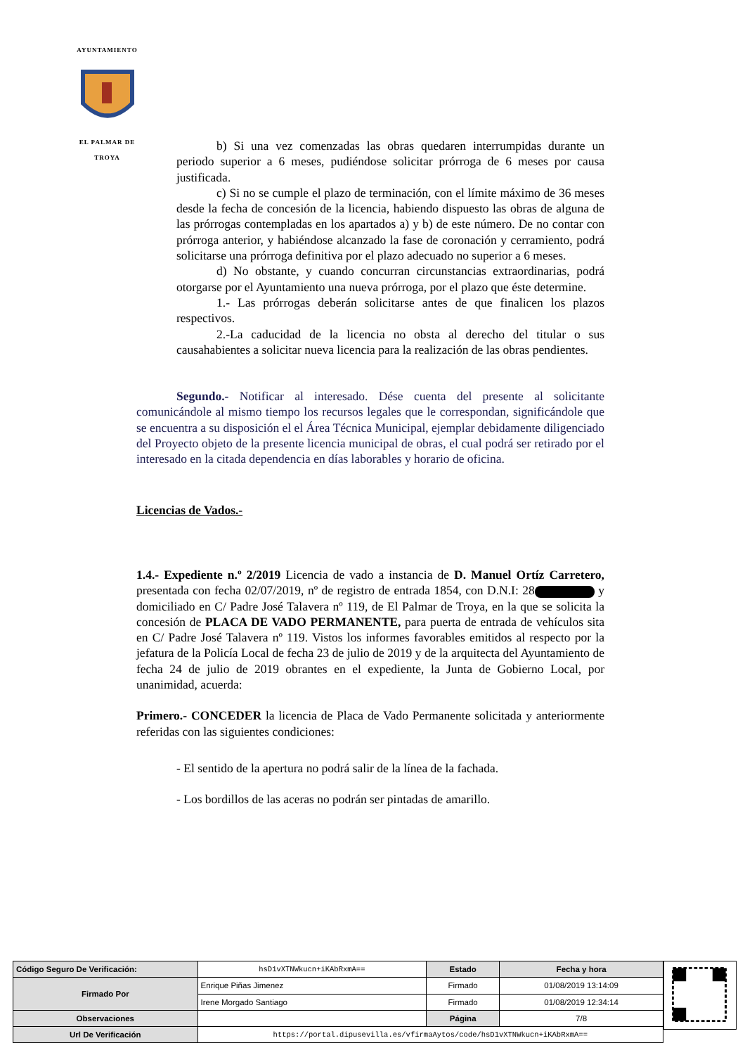AYUNTAMIENTO
EL PALMAR DE TROYA
b) Si una vez comenzadas las obras quedaren interrumpidas durante un periodo superior a 6 meses, pudiéndose solicitar prórroga de 6 meses por causa justificada.
c) Si no se cumple el plazo de terminación, con el límite máximo de 36 meses desde la fecha de concesión de la licencia, habiendo dispuesto las obras de alguna de las prórrogas contempladas en los apartados a) y b) de este número. De no contar con prórroga anterior, y habiéndose alcanzado la fase de coronación y cerramiento, podrá solicitarse una prórroga definitiva por el plazo adecuado no superior a 6 meses.
d) No obstante, y cuando concurran circunstancias extraordinarias, podrá otorgarse por el Ayuntamiento una nueva prórroga, por el plazo que éste determine.
1.- Las prórrogas deberán solicitarse antes de que finalicen los plazos respectivos.
2.-La caducidad de la licencia no obsta al derecho del titular o sus causahabientes a solicitar nueva licencia para la realización de las obras pendientes.
Segundo.- Notificar al interesado. Dése cuenta del presente al solicitante comunicándole al mismo tiempo los recursos legales que le correspondan, significándole que se encuentra a su disposición el el Área Técnica Municipal, ejemplar debidamente diligenciado del Proyecto objeto de la presente licencia municipal de obras, el cual podrá ser retirado por el interesado en la citada dependencia en días laborables y horario de oficina.
Licencias de Vados.-
1.4.- Expediente n.º 2/2019 Licencia de vado a instancia de D. Manuel Ortíz Carretero, presentada con fecha 02/07/2019, nº de registro de entrada 1854, con D.N.I: 28 y domiciliado en C/ Padre José Talavera nº 119, de El Palmar de Troya, en la que se solicita la concesión de PLACA DE VADO PERMANENTE, para puerta de entrada de vehículos sita en C/ Padre José Talavera nº 119. Vistos los informes favorables emitidos al respecto por la jefatura de la Policía Local de fecha 23 de julio de 2019 y de la arquitecta del Ayuntamiento de fecha 24 de julio de 2019 obrantes en el expediente, la Junta de Gobierno Local, por unanimidad, acuerda:
Primero.- CONCEDER la licencia de Placa de Vado Permanente solicitada y anteriormente referidas con las siguientes condiciones:
- El sentido de la apertura no podrá salir de la línea de la fachada.
- Los bordillos de las aceras no podrán ser pintadas de amarillo.
| Código Seguro De Verificación: | hsD1vXTNWkucn+iKAbRxmA== | Estado | Fecha y hora |
| Firmado Por | Enrique Piñas Jimenez | Firmado | 01/08/2019 13:14:09 |
| | Irene Morgado Santiago | Firmado | 01/08/2019 12:34:14 |
| Observaciones | | Página | 7/8 |
| Url De Verificación | https://portal.dipusevilla.es/vfirmaAytos/code/hsD1vXTNWkucn+iKAbRxmA== | | |